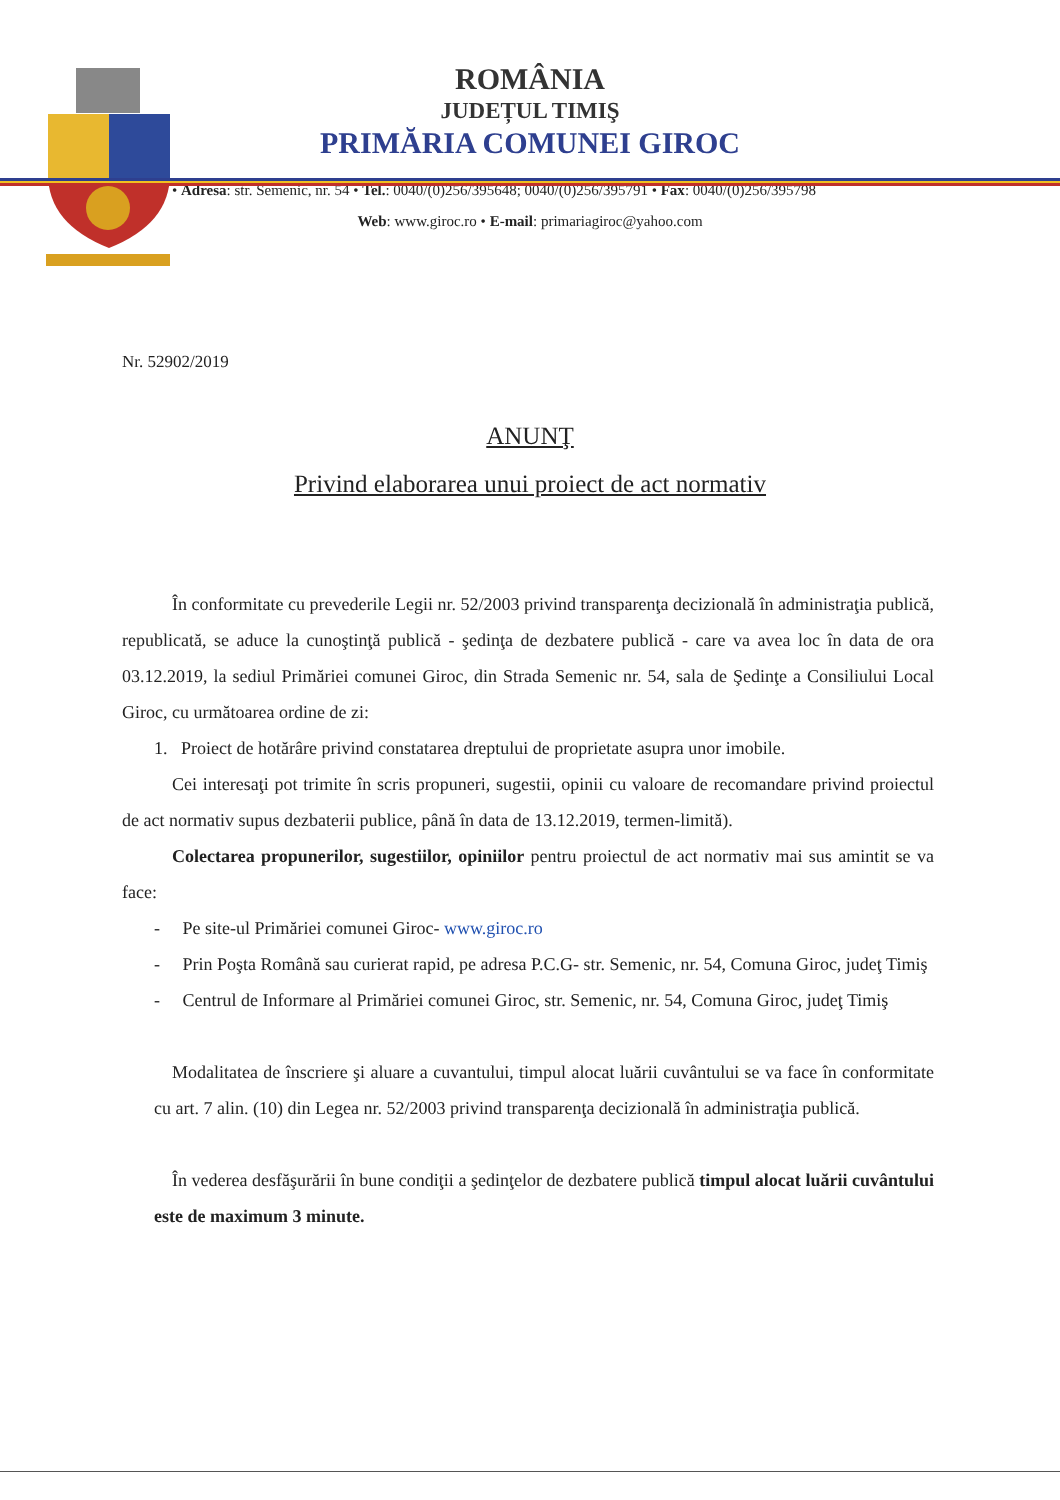ROMÂNIA
JUDEȚUL TIMIŞ
PRIMĂRIA COMUNEI GIROC
• Adresa: str. Semenic, nr. 54 • Tel.: 0040/(0)256/395648; 0040/(0)256/395791 • Fax: 0040/(0)256/395798
Web: www.giroc.ro • E-mail: primariagiroc@yahoo.com
Nr. 52902/2019
ANUNŢ
Privind elaborarea unui proiect de act normativ
În conformitate cu prevederile Legii nr. 52/2003 privind transparenţa decizională în administraţia publică, republicată, se aduce la cunoştinţă publică - şedinţa de dezbatere publică - care va avea loc în data de ora 03.12.2019, la sediul Primăriei comunei Giroc, din Strada Semenic nr. 54, sala de Şedinţe a Consiliului Local Giroc, cu următoarea ordine de zi:
1. Proiect de hotărâre privind constatarea dreptului de proprietate asupra unor imobile.
Cei interesaţi pot trimite în scris propuneri, sugestii, opinii cu valoare de recomandare privind proiectul de act normativ supus dezbaterii publice, până în data de 13.12.2019, termen-limită).
Colectarea propunerilor, sugestiilor, opiniilor pentru proiectul de act normativ mai sus amintit se va face:
- Pe site-ul Primăriei comunei Giroc- www.giroc.ro
- Prin Poşta Română sau curierat rapid, pe adresa P.C.G- str. Semenic, nr. 54, Comuna Giroc, judeţ Timiş
- Centrul de Informare al Primăriei comunei Giroc, str. Semenic, nr. 54, Comuna Giroc, judeţ Timiş
Modalitatea de înscriere şi aluare a cuvantului, timpul alocat luării cuvântului se va face în conformitate cu art. 7 alin. (10) din Legea nr. 52/2003 privind transparenţa decizională în administraţia publică.
În vederea desfăşurării în bune condiţii a şedinţelor de dezbatere publică timpul alocat luării cuvântului este de maximum 3 minute.